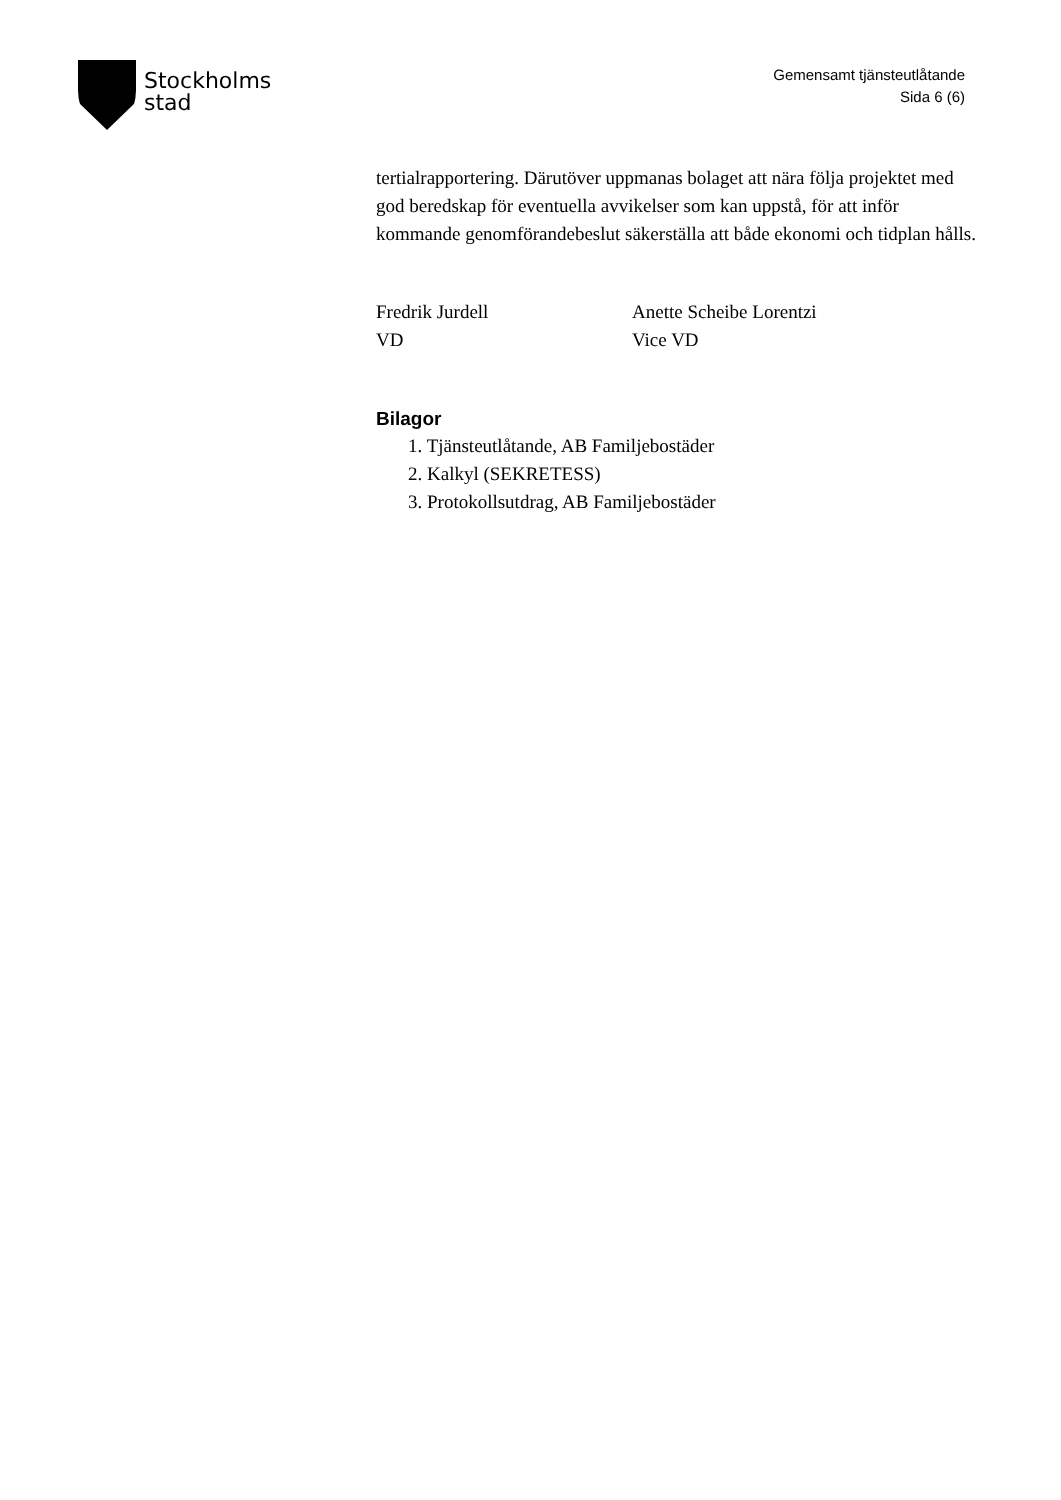Stockholms
stad
Gemensamt tjänsteutlåtande
Sida 6 (6)
tertialrapportering. Därutöver uppmanas bolaget att nära följa projektet med god beredskap för eventuella avvikelser som kan uppstå, för att inför kommande genomförandebeslut säkerställa att både ekonomi och tidplan hålls.
Fredrik Jurdell
VD
Anette Scheibe Lorentzi
Vice VD
Bilagor
1. Tjänsteutlåtande, AB Familjebostäder
2. Kalkyl (SEKRETESS)
3. Protokollsutdrag, AB Familjebostäder